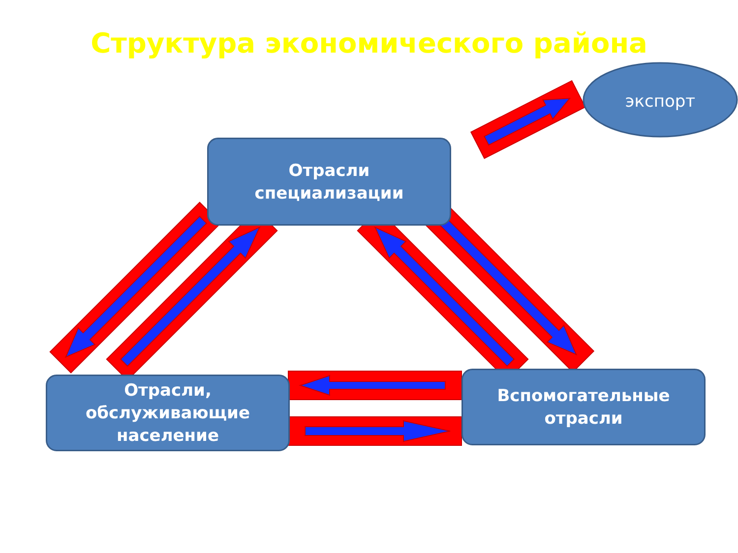Структура экономического района
Отрасли
специализации
Отрасли,
обслуживающие
население
Вспомогательные
отрасли
экспорт